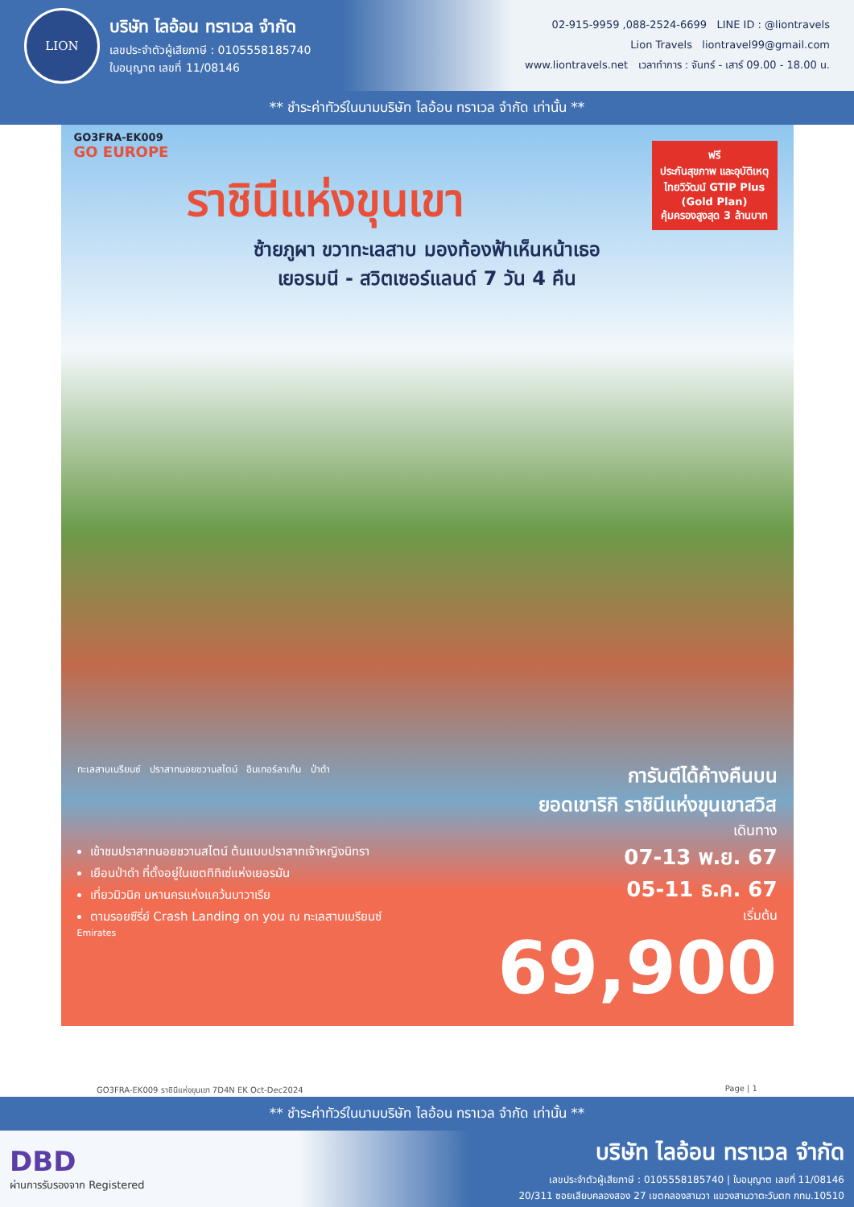LION
บริษัท ไลอ้อน ทราเวล จำกัด
เลขประจำตัวผู้เสียภาษี : 0105558185740
ใบอนุญาต เลขที่ 11/08146
02-915-9959 ,088-2524-6699 LINE ID : @liontravels
Lion Travels liontravel99@gmail.com
www.liontravels.net เวลาทำการ : จันทร์ - เสาร์ 09.00 - 18.00 น.
** ชำระค่าทัวร์ในนามบริษัท ไลอ้อน ทราเวล จำกัด เท่านั้น **
GO3FRA-EK009
GO EUROPE
ราชินีแห่งขุนเขา
ซ้ายภูผา ขวาทะเลสาบ มองท้องฟ้าเห็นหน้าเธอ
เยอรมนี - สวิตเซอร์แลนด์ 7 วัน 4 คืน
ฟรี
ประกันสุขภาพ และอุบัติเหตุ
ไทยวิวัฒน์ GTIP Plus (Gold Plan)
คุ้มครองสูงสุด 3 ล้านบาท
ทะเลสาบเบรียนซ์ ปราสาทนอยชวานสไตน์ อินเทอร์ลาเก้น ป่าดำ
เข้าชมปราสาทนอยชวานสไตน์ ต้นแบบปราสาทเจ้าหญิงนิทรา
เยือนป่าดำ ที่ตั้งอยู่ในเขตทิทิเซ่แห่งเยอรมัน
เที่ยวมิวนิค มหานครแห่งแคว้นบาวาเรีย
ตามรอยซีรี่ย์ Crash Landing on you ณ ทะเลสาบเบรียนซ์
Emirates
การันตีได้ค้างคืนบน
ยอดเขาริกิ ราชินีแห่งขุนเขาสวิส
เดินทาง
07-13 พ.ย. 67
05-11 ธ.ค. 67
เริ่มต้น
69,900
GO3FRA-EK009 ราชินีแห่งขุนเขา 7D4N EK Oct-Dec2024 Page | 1
** ชำระค่าทัวร์ในนามบริษัท ไลอ้อน ทราเวล จำกัด เท่านั้น **
DBD
ผ่านการรับรองจาก Registered
บริษัท ไลอ้อน ทราเวล จำกัด
เลขประจำตัวผู้เสียภาษี : 0105558185740 | ใบอนุญาต เลขที่ 11/08146
20/311 ซอยเลียบคลองสอง 27 เขตคลองสามวา แขวงสามวาตะวันตก กทม.10510